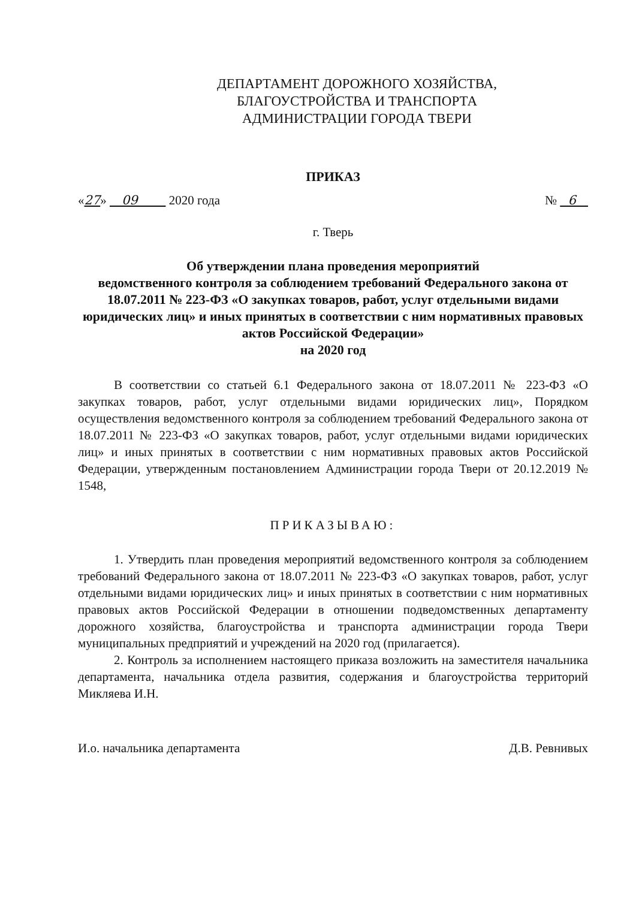ДЕПАРТАМЕНТ ДОРОЖНОГО ХОЗЯЙСТВА,
БЛАГОУСТРОЙСТВА И ТРАНСПОРТА
АДМИНИСТРАЦИИ ГОРОДА ТВЕРИ
ПРИКАЗ
«27» 09 2020 года № 6
г. Тверь
Об утверждении плана проведения мероприятий
ведомственного контроля за соблюдением требований Федерального закона от 18.07.2011 № 223-ФЗ «О закупках товаров, работ, услуг отдельными видами юридических лиц» и иных принятых в соответствии с ним нормативных правовых актов Российской Федерации»
на 2020 год
В соответствии со статьей 6.1 Федерального закона от 18.07.2011 № 223-ФЗ «О закупках товаров, работ, услуг отдельными видами юридических лиц», Порядком осуществления ведомственного контроля за соблюдением требований Федерального закона от 18.07.2011 № 223-ФЗ «О закупках товаров, работ, услуг отдельными видами юридических лиц» и иных принятых в соответствии с ним нормативных правовых актов Российской Федерации, утвержденным постановлением Администрации города Твери от 20.12.2019 № 1548,
ПРИКАЗЫВАЮ:
1. Утвердить план проведения мероприятий ведомственного контроля за соблюдением требований Федерального закона от 18.07.2011 № 223-ФЗ «О закупках товаров, работ, услуг отдельными видами юридических лиц» и иных принятых в соответствии с ним нормативных правовых актов Российской Федерации в отношении подведомственных департаменту дорожного хозяйства, благоустройства и транспорта администрации города Твери муниципальных предприятий и учреждений на 2020 год (прилагается).
2. Контроль за исполнением настоящего приказа возложить на заместителя начальника департамента, начальника отдела развития, содержания и благоустройства территорий Микляева И.Н.
И.о. начальника департамента Д.В. Ревнивых